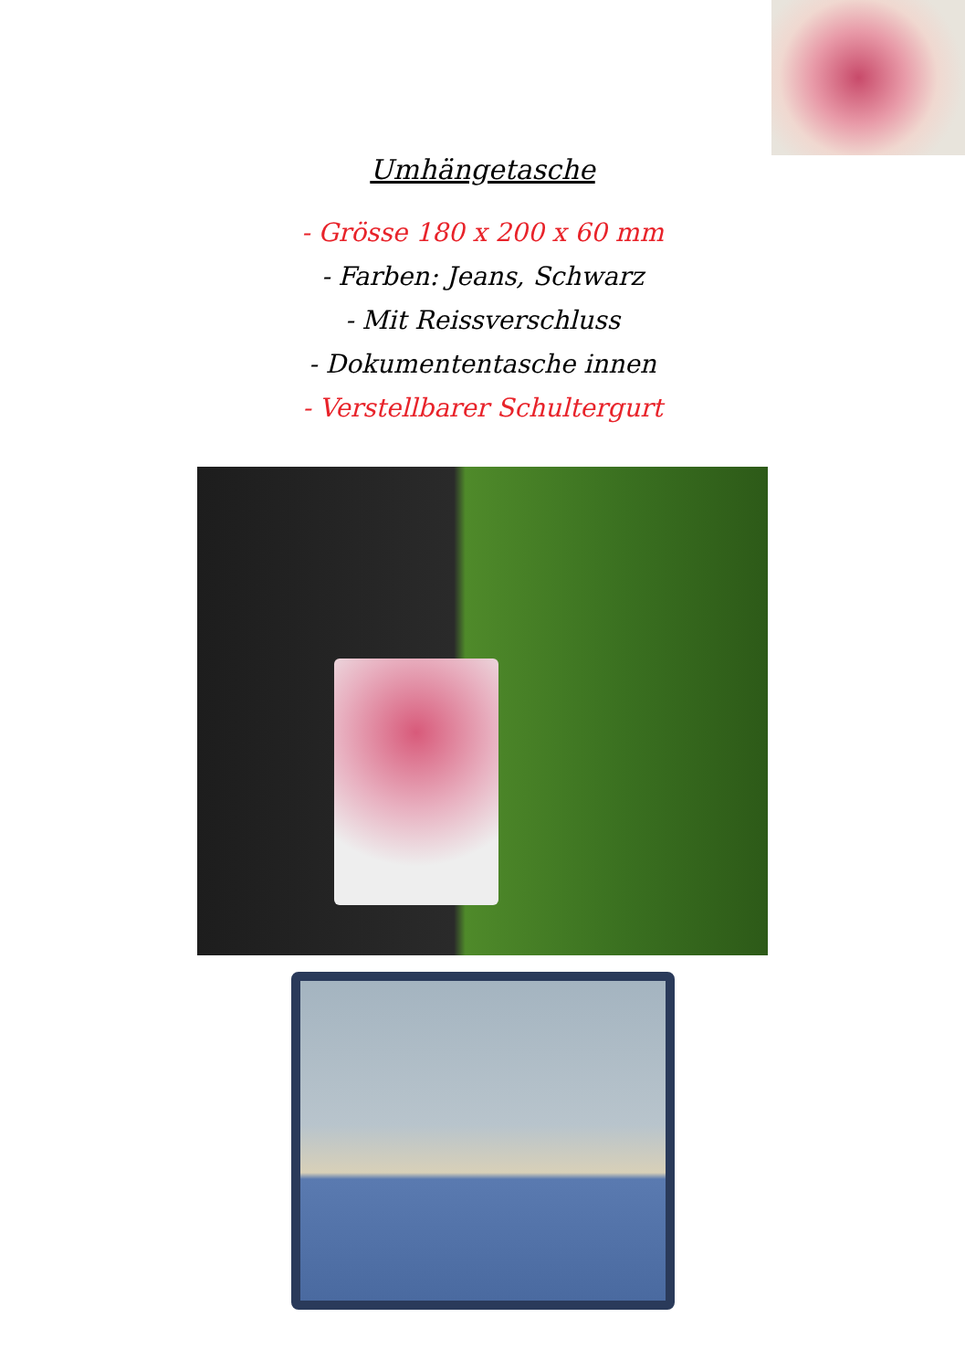Umhängetasche
- Grösse 180 x 200 x 60 mm
- Farben: Jeans, Schwarz
- Mit Reissverschluss
- Dokumententasche innen
- Verstellbarer Schultergurt